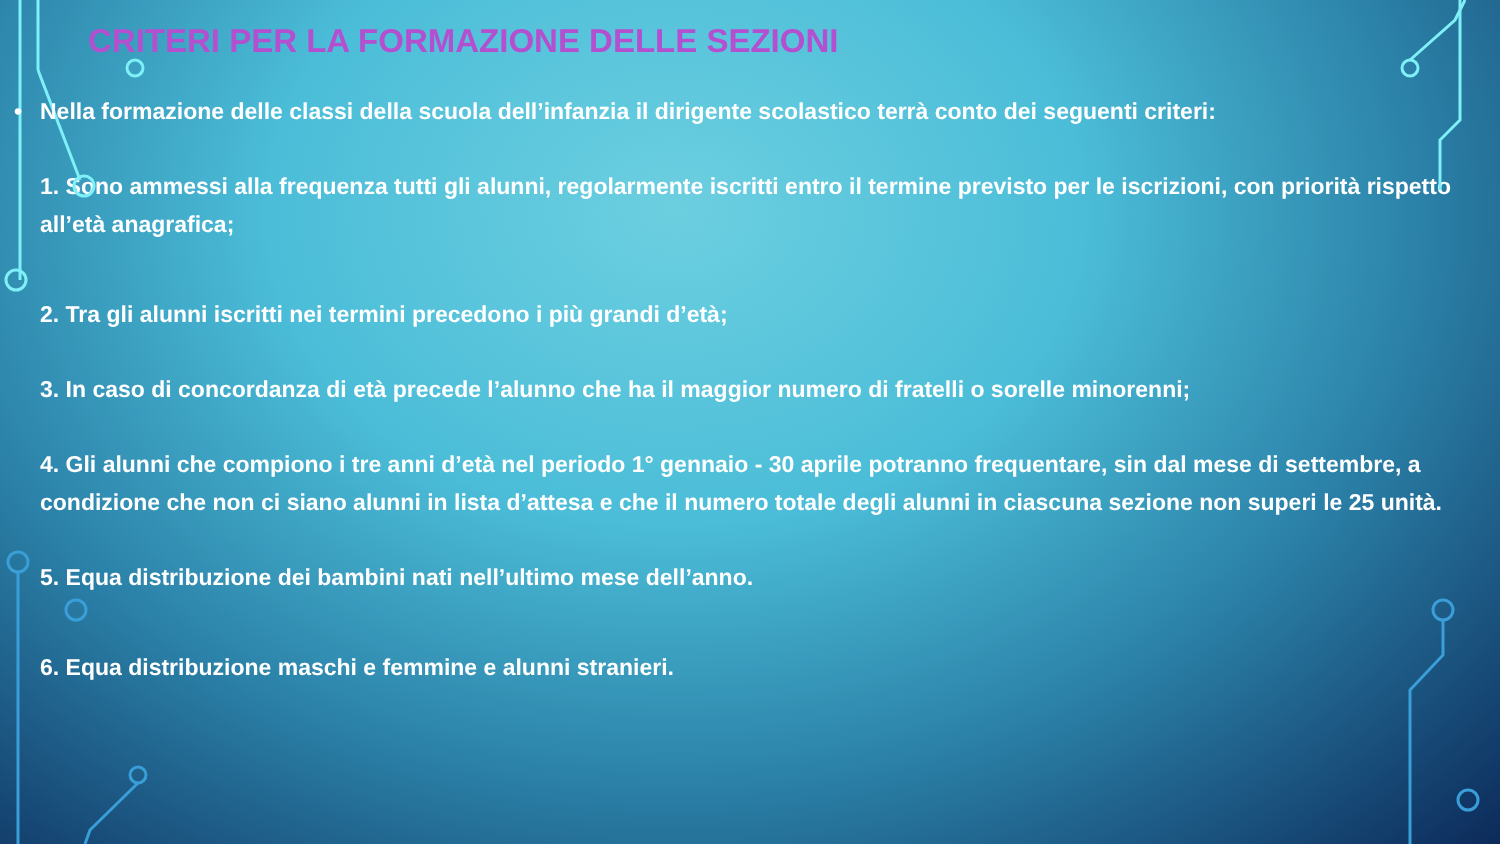CRITERI PER LA FORMAZIONE DELLE SEZIONI
• Nella formazione delle classi della scuola dell’infanzia il dirigente scolastico terrà conto dei seguenti criteri:
1. Sono ammessi alla frequenza tutti gli alunni, regolarmente iscritti entro il termine previsto per le iscrizioni, con priorità rispetto all’età anagrafica;
2. Tra gli alunni iscritti nei termini precedono i più grandi d’età;
3. In caso di concordanza di età precede l’alunno che ha il maggior numero di fratelli o sorelle minorenni;
4. Gli alunni che compiono i tre anni d’età nel periodo 1° gennaio - 30 aprile potranno frequentare, sin dal mese di settembre, a condizione che non ci siano alunni in lista d’attesa e che il numero totale degli alunni in ciascuna sezione non superi le 25 unità.
5. Equa distribuzione dei bambini nati nell’ultimo mese dell’anno.
6. Equa distribuzione maschi e femmine e alunni stranieri.